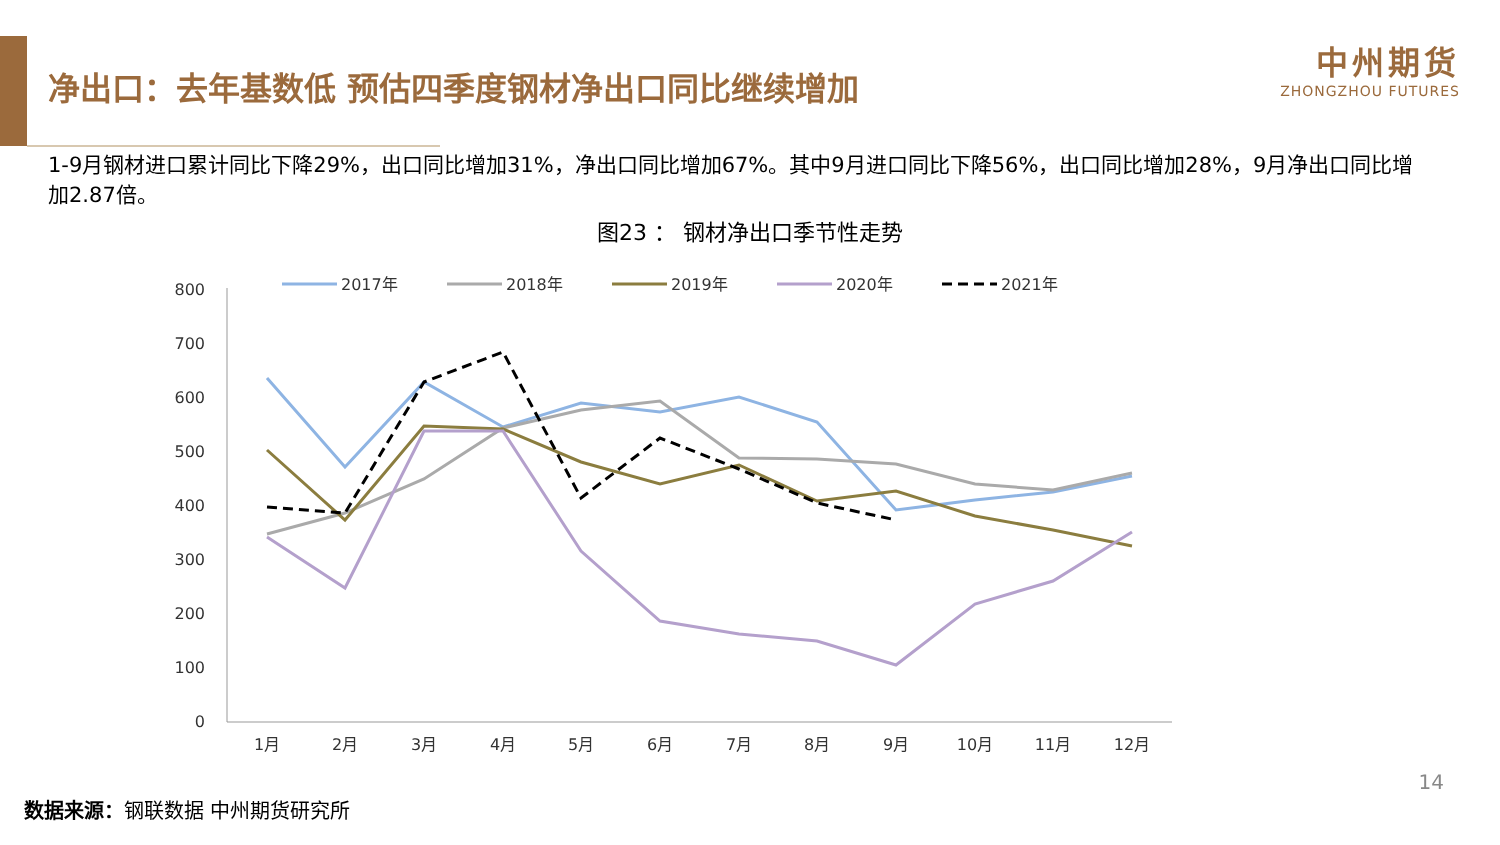净出口：去年基数低 预估四季度钢材净出口同比继续增加
中州期货
ZHONGZHOU FUTURES
1-9月钢材进口累计同比下降29%，出口同比增加31%，净出口同比增加67%。其中9月进口同比下降56%，出口同比增加28%，9月净出口同比增加2.87倍。
图23 ： 钢材净出口季节性走势
800
700
600
500
400
300
200
100
0
1月
2月
3月
4月
5月
6月
7月
8月
9月
10月
11月
12月
2017年
2018年
2019年
2020年
2021年
14
数据来源：钢联数据 中州期货研究所